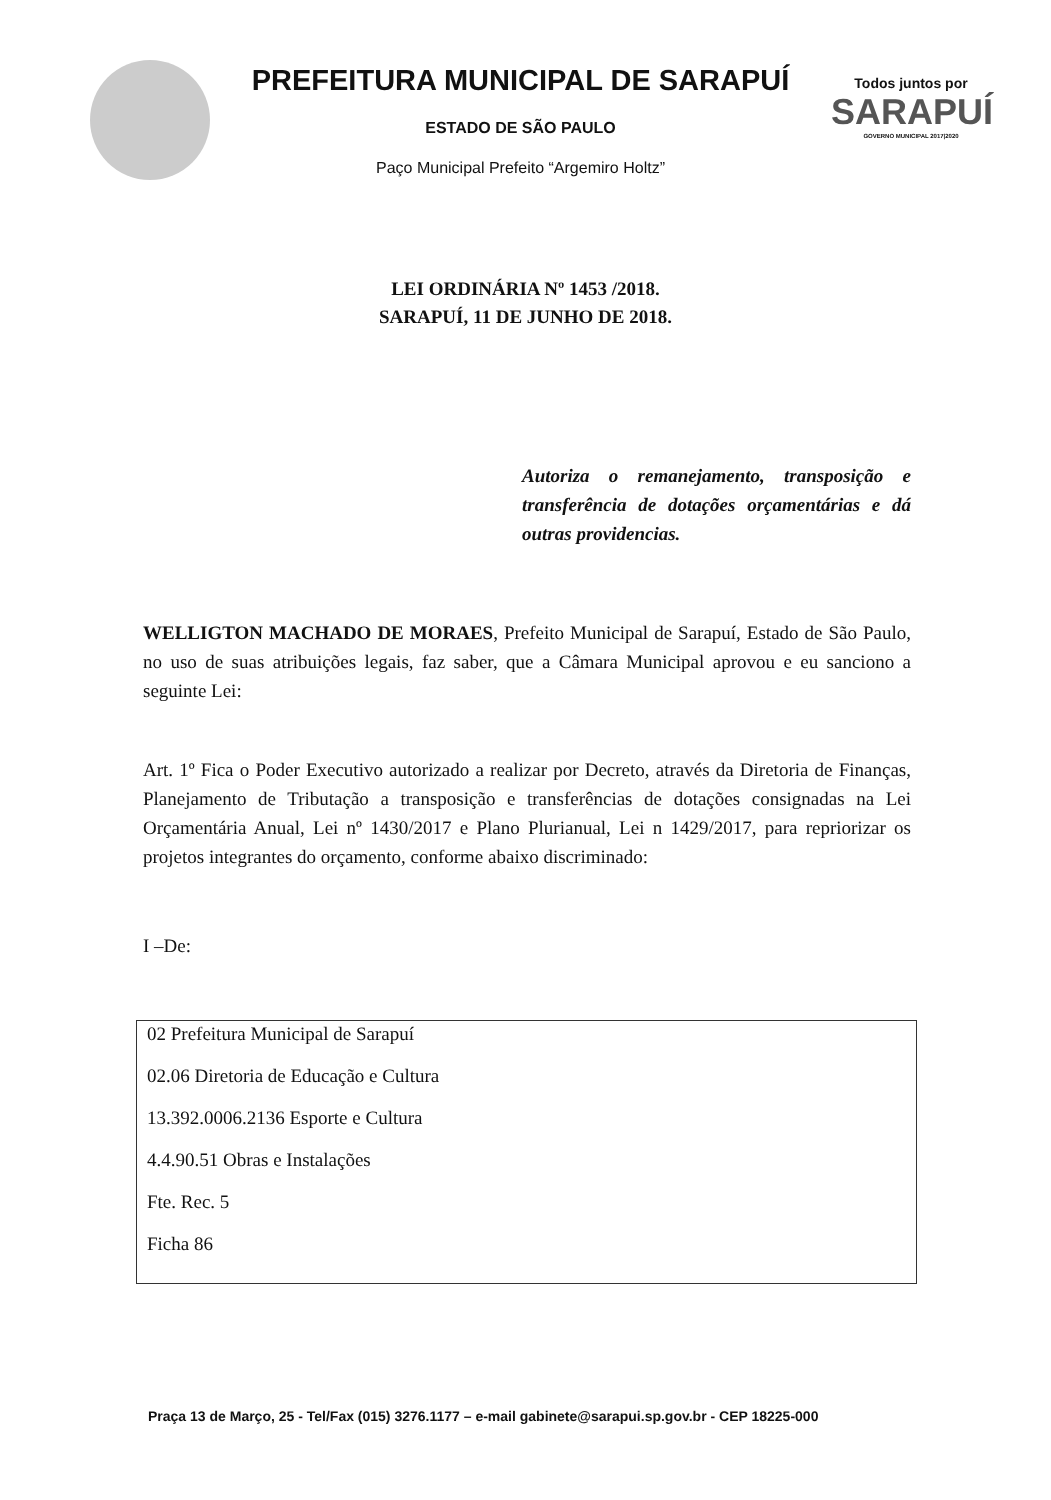PREFEITURA MUNICIPAL DE SARAPUÍ
ESTADO DE SÃO PAULO
Paço Municipal Prefeito “Argemiro Holtz”
Todos juntos por
SARAPUÍ
GOVERNO MUNICIPAL 2017|2020
LEI ORDINÁRIA Nº 1453 /2018.
SARAPUÍ, 11 DE JUNHO DE 2018.
Autoriza o remanejamento, transposição e transferência de dotações orçamentárias e dá outras providencias.
WELLIGTON MACHADO DE MORAES, Prefeito Municipal de Sarapuí, Estado de São Paulo, no uso de suas atribuições legais, faz saber, que a Câmara Municipal aprovou e eu sanciono a seguinte Lei:
Art. 1º Fica o Poder Executivo autorizado a realizar por Decreto, através da Diretoria de Finanças, Planejamento de Tributação a transposição e transferências de dotações consignadas na Lei Orçamentária Anual, Lei nº 1430/2017 e Plano Plurianual, Lei n 1429/2017, para repriorizar os projetos integrantes do orçamento, conforme abaixo discriminado:
I –De:
02 Prefeitura Municipal de Sarapuí
02.06 Diretoria de Educação e Cultura
13.392.0006.2136 Esporte e Cultura
4.4.90.51 Obras e Instalações
Fte. Rec. 5
Ficha 86
Praça 13 de Março, 25 - Tel/Fax (015) 3276.1177 – e-mail gabinete@sarapui.sp.gov.br - CEP 18225-000